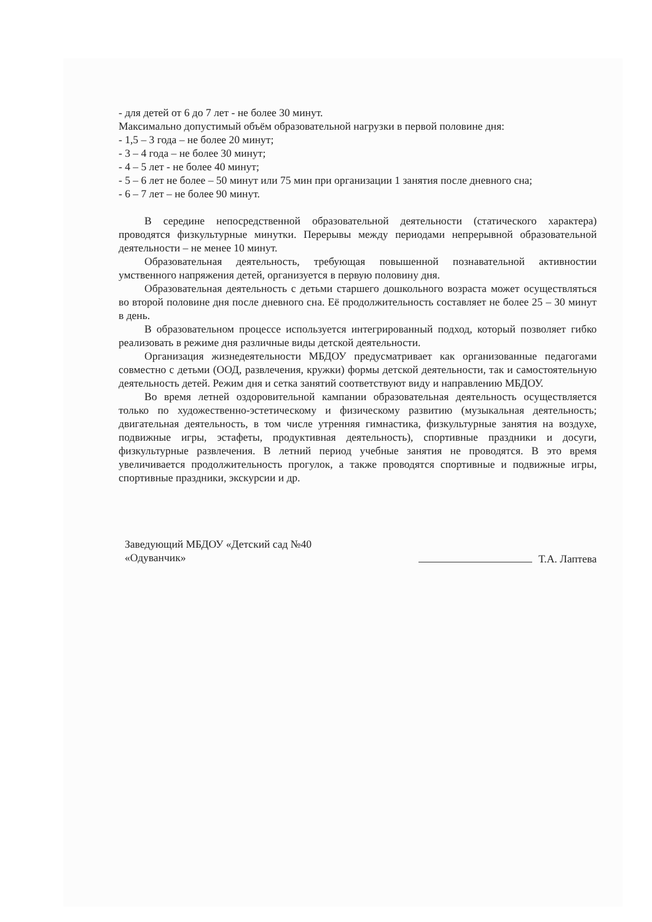- для детей от 6 до 7 лет - не более 30 минут.
Максимально допустимый объём образовательной нагрузки в первой половине дня:
- 1,5 – 3 года – не более 20 минут;
- 3 – 4 года – не более 30 минут;
- 4 – 5 лет - не более 40 минут;
- 5 – 6 лет не более – 50 минут или 75 мин при организации 1 занятия после дневного сна;
- 6 – 7 лет – не более 90 минут.
В середине непосредственной образовательной деятельности (статического характера) проводятся физкультурные минутки. Перерывы между периодами непрерывной образовательной деятельности – не менее 10 минут.
Образовательная деятельность, требующая повышенной познавательной активностии умственного напряжения детей, организуется в первую половину дня.
Образовательная деятельность с детьми старшего дошкольного возраста может осуществляться во второй половине дня после дневного сна. Её продолжительность составляет не более 25 – 30 минут в день.
В образовательном процессе используется интегрированный подход, который позволяет гибко реализовать в режиме дня различные виды детской деятельности.
Организация жизнедеятельности МБДОУ предусматривает как организованные педагогами совместно с детьми (ООД, развлечения, кружки) формы детской деятельности, так и самостоятельную деятельность детей. Режим дня и сетка занятий соответствуют виду и направлению МБДОУ.
Во время летней оздоровительной кампании образовательная деятельность осуществляется только по художественно-эстетическому и физическому развитию (музыкальная деятельность; двигательная деятельность, в том числе утренняя гимнастика, физкультурные занятия на воздухе, подвижные игры, эстафеты, продуктивная деятельность), спортивные праздники и досуги, физкультурные развлечения. В летний период учебные занятия не проводятся. В это время увеличивается продолжительность прогулок, а также проводятся спортивные и подвижные игры, спортивные праздники, экскурсии и др.
Заведующий МБДОУ «Детский сад №40
«Одуванчик»
Т.А. Лаптева